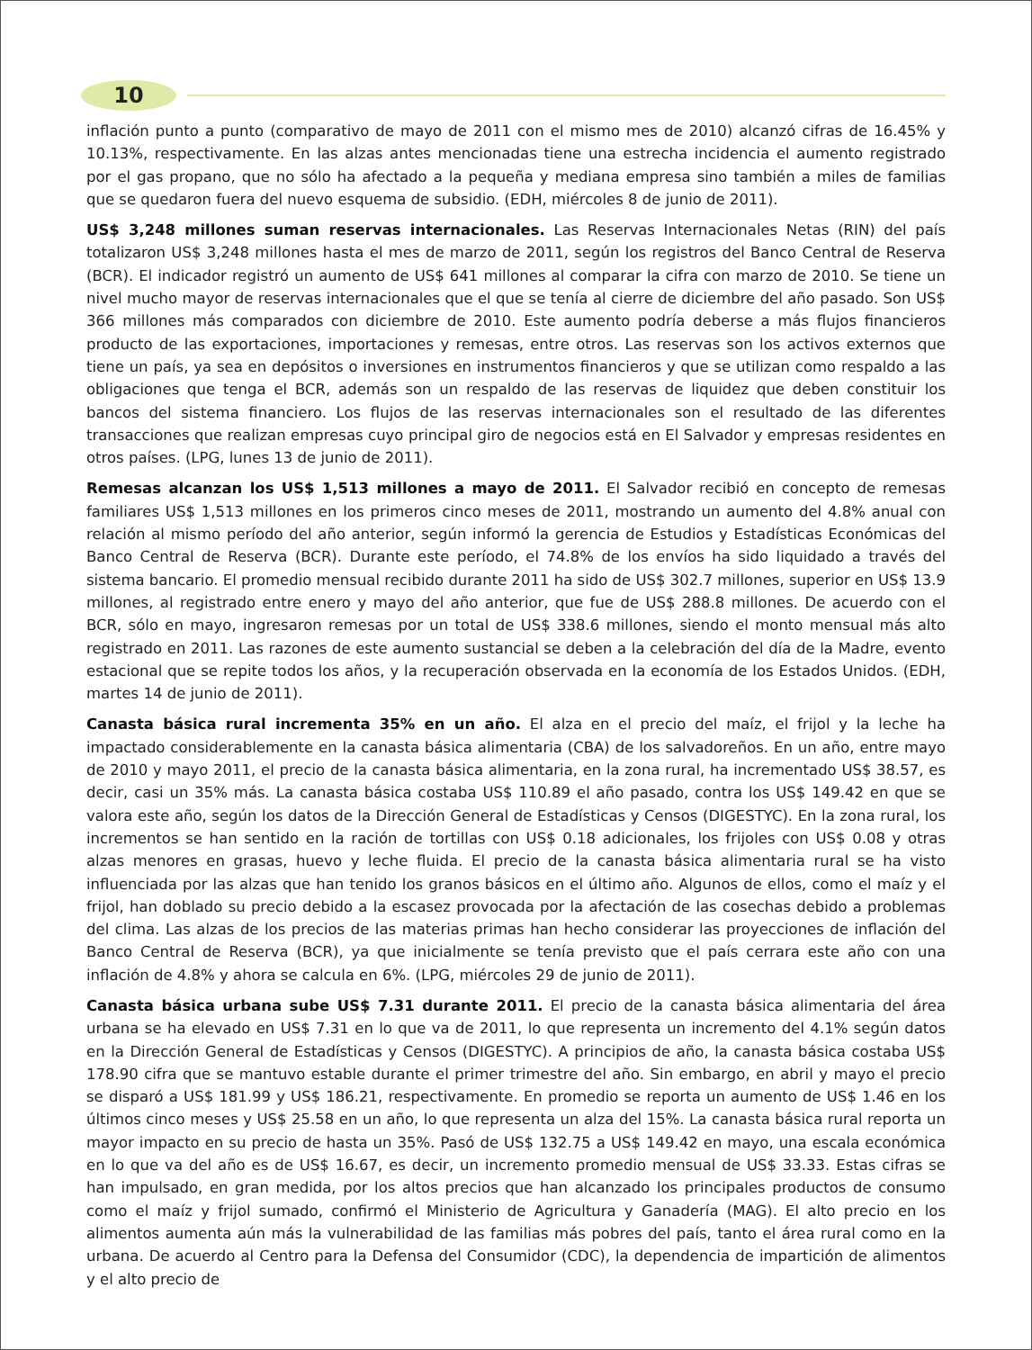10
inflación punto a punto (comparativo de mayo de 2011 con el mismo mes de 2010) alcanzó cifras de 16.45% y 10.13%, respectivamente. En las alzas antes mencionadas tiene una estrecha incidencia el aumento registrado por el gas propano, que no sólo ha afectado a la pequeña y mediana empresa sino también a miles de familias que se quedaron fuera del nuevo esquema de subsidio. (EDH, miércoles 8 de junio de 2011).
US$ 3,248 millones suman reservas internacionales. Las Reservas Internacionales Netas (RIN) del país totalizaron US$ 3,248 millones hasta el mes de marzo de 2011, según los registros del Banco Central de Reserva (BCR). El indicador registró un aumento de US$ 641 millones al comparar la cifra con marzo de 2010. Se tiene un nivel mucho mayor de reservas internacionales que el que se tenía al cierre de diciembre del año pasado. Son US$ 366 millones más comparados con diciembre de 2010. Este aumento podría deberse a más flujos financieros producto de las exportaciones, importaciones y remesas, entre otros. Las reservas son los activos externos que tiene un país, ya sea en depósitos o inversiones en instrumentos financieros y que se utilizan como respaldo a las obligaciones que tenga el BCR, además son un respaldo de las reservas de liquidez que deben constituir los bancos del sistema financiero. Los flujos de las reservas internacionales son el resultado de las diferentes transacciones que realizan empresas cuyo principal giro de negocios está en El Salvador y empresas residentes en otros países. (LPG, lunes 13 de junio de 2011).
Remesas alcanzan los US$ 1,513 millones a mayo de 2011. El Salvador recibió en concepto de remesas familiares US$ 1,513 millones en los primeros cinco meses de 2011, mostrando un aumento del 4.8% anual con relación al mismo período del año anterior, según informó la gerencia de Estudios y Estadísticas Económicas del Banco Central de Reserva (BCR). Durante este período, el 74.8% de los envíos ha sido liquidado a través del sistema bancario. El promedio mensual recibido durante 2011 ha sido de US$ 302.7 millones, superior en US$ 13.9 millones, al registrado entre enero y mayo del año anterior, que fue de US$ 288.8 millones. De acuerdo con el BCR, sólo en mayo, ingresaron remesas por un total de US$ 338.6 millones, siendo el monto mensual más alto registrado en 2011. Las razones de este aumento sustancial se deben a la celebración del día de la Madre, evento estacional que se repite todos los años, y la recuperación observada en la economía de los Estados Unidos. (EDH, martes 14 de junio de 2011).
Canasta básica rural incrementa 35% en un año. El alza en el precio del maíz, el frijol y la leche ha impactado considerablemente en la canasta básica alimentaria (CBA) de los salvadoreños. En un año, entre mayo de 2010 y mayo 2011, el precio de la canasta básica alimentaria, en la zona rural, ha incrementado US$ 38.57, es decir, casi un 35% más. La canasta básica costaba US$ 110.89 el año pasado, contra los US$ 149.42 en que se valora este año, según los datos de la Dirección General de Estadísticas y Censos (DIGESTYC). En la zona rural, los incrementos se han sentido en la ración de tortillas con US$ 0.18 adicionales, los frijoles con US$ 0.08 y otras alzas menores en grasas, huevo y leche fluida. El precio de la canasta básica alimentaria rural se ha visto influenciada por las alzas que han tenido los granos básicos en el último año. Algunos de ellos, como el maíz y el frijol, han doblado su precio debido a la escasez provocada por la afectación de las cosechas debido a problemas del clima. Las alzas de los precios de las materias primas han hecho considerar las proyecciones de inflación del Banco Central de Reserva (BCR), ya que inicialmente se tenía previsto que el país cerrara este año con una inflación de 4.8% y ahora se calcula en 6%. (LPG, miércoles 29 de junio de 2011).
Canasta básica urbana sube US$ 7.31 durante 2011. El precio de la canasta básica alimentaria del área urbana se ha elevado en US$ 7.31 en lo que va de 2011, lo que representa un incremento del 4.1% según datos en la Dirección General de Estadísticas y Censos (DIGESTYC). A principios de año, la canasta básica costaba US$ 178.90 cifra que se mantuvo estable durante el primer trimestre del año. Sin embargo, en abril y mayo el precio se disparó a US$ 181.99 y US$ 186.21, respectivamente. En promedio se reporta un aumento de US$ 1.46 en los últimos cinco meses y US$ 25.58 en un año, lo que representa un alza del 15%. La canasta básica rural reporta un mayor impacto en su precio de hasta un 35%. Pasó de US$ 132.75 a US$ 149.42 en mayo, una escala económica en lo que va del año es de US$ 16.67, es decir, un incremento promedio mensual de US$ 33.33. Estas cifras se han impulsado, en gran medida, por los altos precios que han alcanzado los principales productos de consumo como el maíz y frijol sumado, confirmó el Ministerio de Agricultura y Ganadería (MAG). El alto precio en los alimentos aumenta aún más la vulnerabilidad de las familias más pobres del país, tanto el área rural como en la urbana. De acuerdo al Centro para la Defensa del Consumidor (CDC), la dependencia de impartición de alimentos y el alto precio de